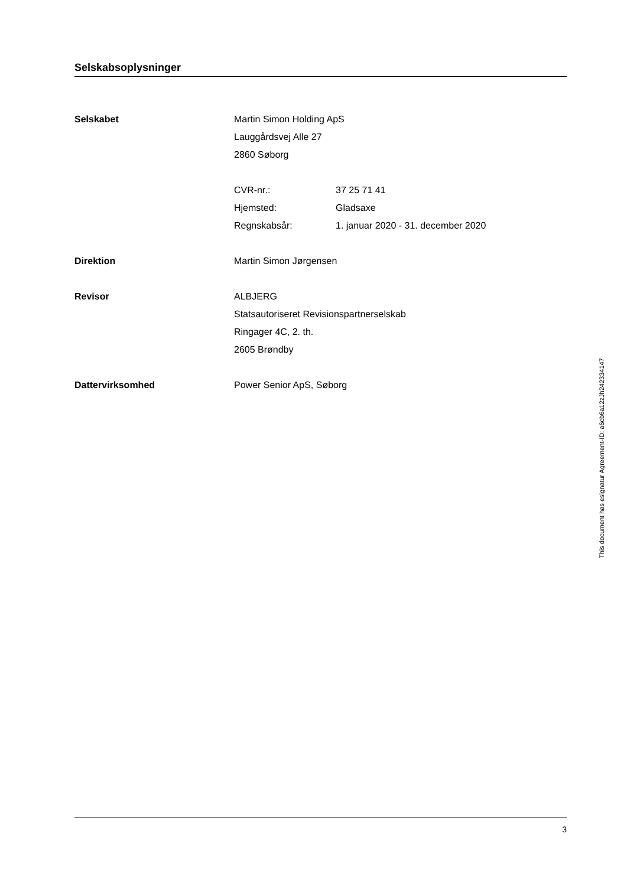Selskabsoplysninger
Selskabet Martin Simon Holding ApS
Lauggårdsvej Alle 27
2860 Søborg
CVR-nr.: 37 25 71 41
Hjemsted: Gladsaxe
Regnskabsår: 1. januar 2020 - 31. december 2020
Direktion Martin Simon Jørgensen
Revisor ALBJERG
Statsautoriseret Revisionspartnerselskab
Ringager 4C, 2. th.
2605 Brøndby
Dattervirksomhed Power Senior ApS, Søborg
3
This document has esignatur Agreement-ID: a6cb6a12zJh242334147